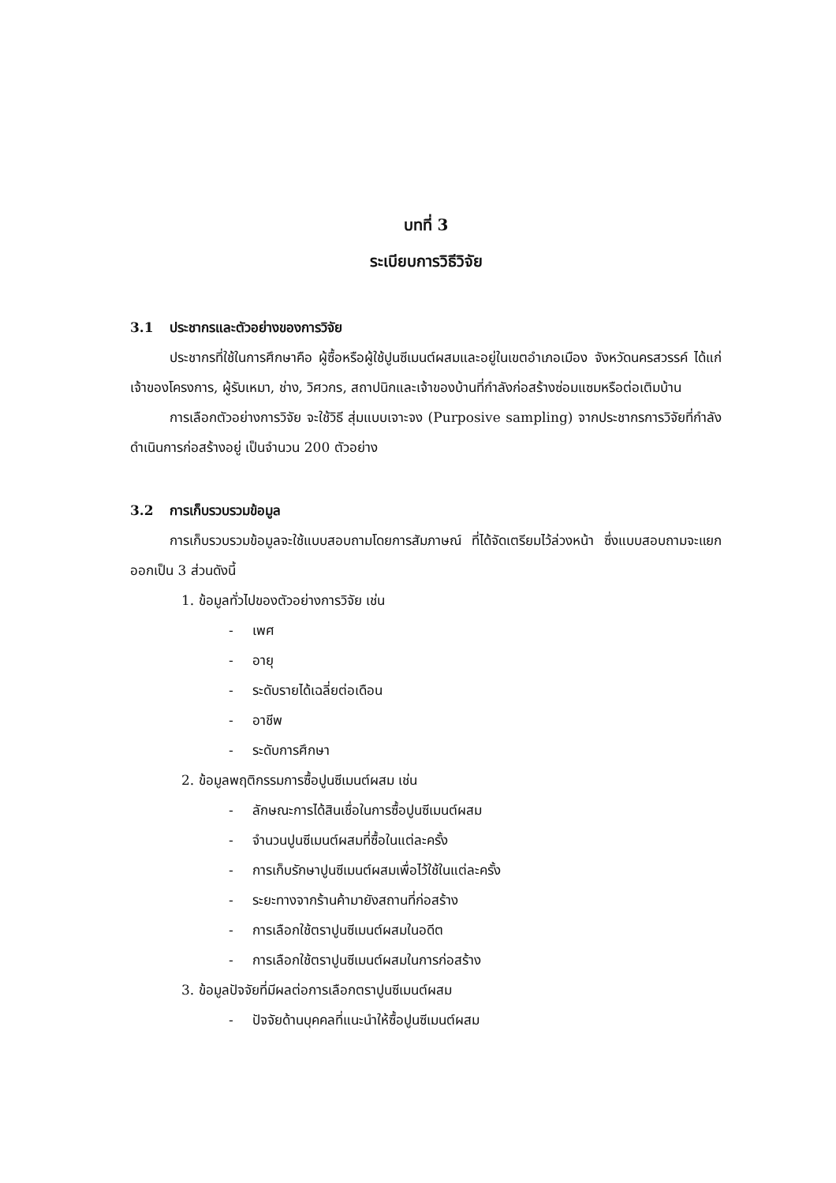บทที่ 3
ระเบียบการวิธีวิจัย
3.1 ประชากรและตัวอย่างของการวิจัย
ประชากรที่ใช้ในการศึกษาคือ ผู้ซื้อหรือผู้ใช้ปูนซีเมนต์ผสมและอยู่ในเขตอำเภอเมือง จังหวัดนครสวรรค์ ได้แก่ เจ้าของโครงการ, ผู้รับเหมา, ช่าง, วิศวกร, สถาปนิกและเจ้าของบ้านที่กำลังก่อสร้างซ่อมแซมหรือต่อเติมบ้าน
การเลือกตัวอย่างการวิจัย จะใช้วิธี สุ่มแบบเจาะจง (Purposive sampling) จากประชากรการวิจัยที่กำลังดำเนินการก่อสร้างอยู่ เป็นจำนวน 200 ตัวอย่าง
3.2 การเก็บรวบรวมข้อมูล
การเก็บรวบรวมข้อมูลจะใช้แบบสอบถามโดยการสัมภาษณ์ ที่ได้จัดเตรียมไว้ล่วงหน้า ซึ่งแบบสอบถามจะแยกออกเป็น 3 ส่วนดังนี้
1. ข้อมูลทั่วไปของตัวอย่างการวิจัย เช่น
- เพศ
- อายุ
- ระดับรายได้เฉลี่ยต่อเดือน
- อาชีพ
- ระดับการศึกษา
2. ข้อมูลพฤติกรรมการซื้อปูนซีเมนต์ผสม เช่น
- ลักษณะการได้สินเชื่อในการซื้อปูนซีเมนต์ผสม
- จำนวนปูนซีเมนต์ผสมที่ซื้อในแต่ละครั้ง
- การเก็บรักษาปูนซีเมนต์ผสมเพื่อไว้ใช้ในแต่ละครั้ง
- ระยะทางจากร้านค้ามายังสถานที่ก่อสร้าง
- การเลือกใช้ตราปูนซีเมนต์ผสมในอดีต
- การเลือกใช้ตราปูนซีเมนต์ผสมในการก่อสร้าง
3. ข้อมูลปัจจัยที่มีผลต่อการเลือกตราปูนซีเมนต์ผสม
- ปัจจัยด้านบุคคลที่แนะนำให้ซื้อปูนซีเมนต์ผสม